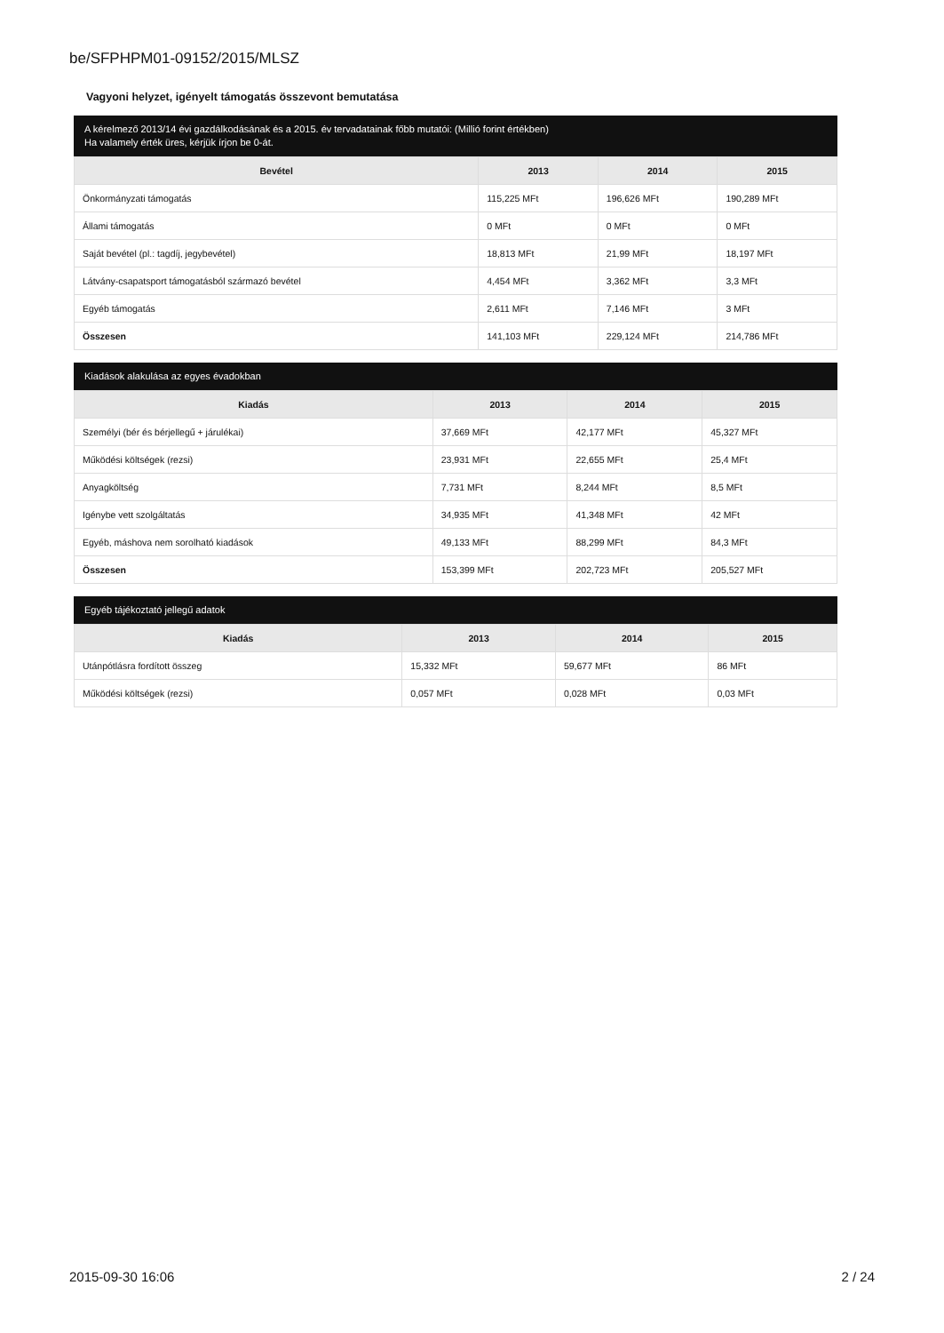be/SFPHPM01-09152/2015/MLSZ
Vagyoni helyzet, igényelt támogatás összevont bemutatása
A kérelmező 2013/14 évi gazdálkodásának és a 2015. év tervadatainak főbb mutatói: (Millió forint értékben)
Ha valamely érték üres, kérjük írjon be 0-át.
| Bevétel | 2013 | 2014 | 2015 |
| --- | --- | --- | --- |
| Önkormányzati támogatás | 115,225 MFt | 196,626 MFt | 190,289 MFt |
| Állami támogatás | 0 MFt | 0 MFt | 0 MFt |
| Saját bevétel (pl.: tagdíj, jegybevétel) | 18,813 MFt | 21,99 MFt | 18,197 MFt |
| Látvány-csapatsport támogatásból származó bevétel | 4,454 MFt | 3,362 MFt | 3,3 MFt |
| Egyéb támogatás | 2,611 MFt | 7,146 MFt | 3 MFt |
| Összesen | 141,103 MFt | 229,124 MFt | 214,786 MFt |
Kiadások alakulása az egyes évadokban
| Kiadás | 2013 | 2014 | 2015 |
| --- | --- | --- | --- |
| Személyi (bér és bérjellegű + járulékai) | 37,669 MFt | 42,177 MFt | 45,327 MFt |
| Működési költségek (rezsi) | 23,931 MFt | 22,655 MFt | 25,4 MFt |
| Anyagköltség | 7,731 MFt | 8,244 MFt | 8,5 MFt |
| Igénybe vett szolgáltatás | 34,935 MFt | 41,348 MFt | 42 MFt |
| Egyéb, máshova nem sorolható kiadások | 49,133 MFt | 88,299 MFt | 84,3 MFt |
| Összesen | 153,399 MFt | 202,723 MFt | 205,527 MFt |
Egyéb tájékoztató jellegű adatok
| Kiadás | 2013 | 2014 | 2015 |
| --- | --- | --- | --- |
| Utánpótlásra fordított összeg | 15,332 MFt | 59,677 MFt | 86 MFt |
| Működési költségek (rezsi) | 0,057 MFt | 0,028 MFt | 0,03 MFt |
2015-09-30 16:06 2 / 24